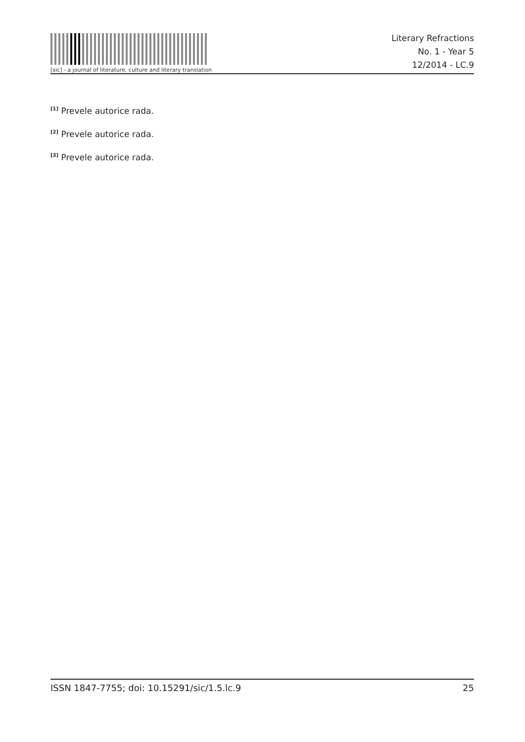[sic] - a journal of literature, culture and literary translation
Literary Refractions
No. 1 - Year 5
12/2014 - LC.9
<sup>[1]</sup> Prevele autorice rada.
<sup>[2]</sup> Prevele autorice rada.
<sup>[3]</sup> Prevele autorice rada.
ISSN 1847-7755; doi: 10.15291/sic/1.5.lc.9 25